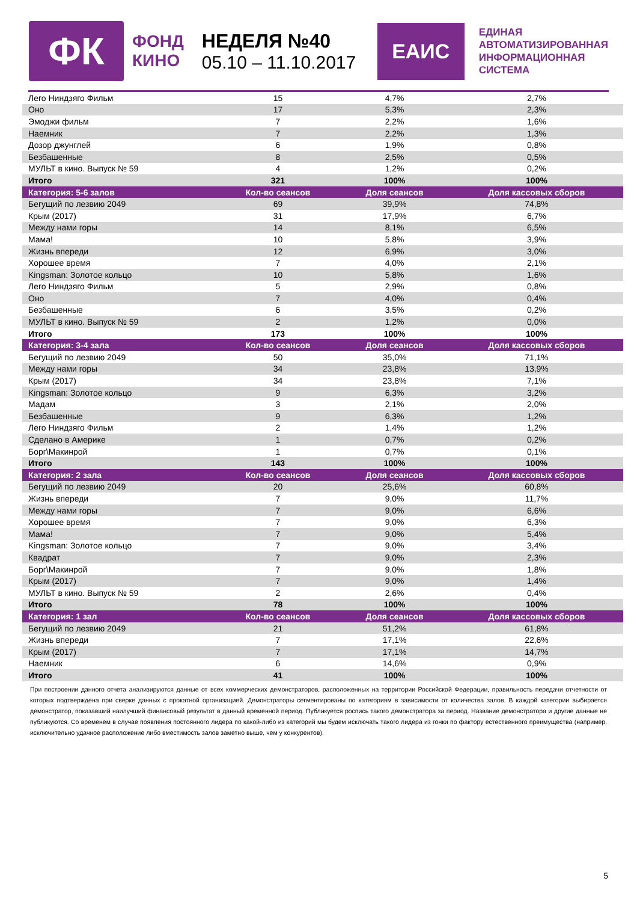ФК
ФОНД
КИНО
НЕДЕЛЯ №40
05.10 – 11.10.2017
ЕАИС
ЕДИНАЯ
АВТОМАТИЗИРОВАННАЯ
ИНФОРМАЦИОННАЯ
СИСТЕМА
| Лего Ниндзяго Фильм | 15 | 4,7% | 2,7% |
| Оно | 17 | 5,3% | 2,3% |
| Эмоджи фильм | 7 | 2,2% | 1,6% |
| Наемник | 7 | 2,2% | 1,3% |
| Дозор джунглей | 6 | 1,9% | 0,8% |
| Безбашенные | 8 | 2,5% | 0,5% |
| МУЛЬТ в кино. Выпуск № 59 | 4 | 1,2% | 0,2% |
| Итого | 321 | 100% | 100% |
| Категория: 5-6 залов | Кол-во сеансов | Доля сеансов | Доля кассовых сборов |
| Бегущий по лезвию 2049 | 69 | 39,9% | 74,8% |
| Крым (2017) | 31 | 17,9% | 6,7% |
| Между нами горы | 14 | 8,1% | 6,5% |
| Мама! | 10 | 5,8% | 3,9% |
| Жизнь впереди | 12 | 6,9% | 3,0% |
| Хорошее время | 7 | 4,0% | 2,1% |
| Kingsman: Золотое кольцо | 10 | 5,8% | 1,6% |
| Лего Ниндзяго Фильм | 5 | 2,9% | 0,8% |
| Оно | 7 | 4,0% | 0,4% |
| Безбашенные | 6 | 3,5% | 0,2% |
| МУЛЬТ в кино. Выпуск № 59 | 2 | 1,2% | 0,0% |
| Итого | 173 | 100% | 100% |
| Категория: 3-4 зала | Кол-во сеансов | Доля сеансов | Доля кассовых сборов |
| Бегущий по лезвию 2049 | 50 | 35,0% | 71,1% |
| Между нами горы | 34 | 23,8% | 13,9% |
| Крым (2017) | 34 | 23,8% | 7,1% |
| Kingsman: Золотое кольцо | 9 | 6,3% | 3,2% |
| Мадам | 3 | 2,1% | 2,0% |
| Безбашенные | 9 | 6,3% | 1,2% |
| Лего Ниндзяго Фильм | 2 | 1,4% | 1,2% |
| Сделано в Америке | 1 | 0,7% | 0,2% |
| Борг\Макинрой | 1 | 0,7% | 0,1% |
| Итого | 143 | 100% | 100% |
| Категория: 2 зала | Кол-во сеансов | Доля сеансов | Доля кассовых сборов |
| Бегущий по лезвию 2049 | 20 | 25,6% | 60,8% |
| Жизнь впереди | 7 | 9,0% | 11,7% |
| Между нами горы | 7 | 9,0% | 6,6% |
| Хорошее время | 7 | 9,0% | 6,3% |
| Мама! | 7 | 9,0% | 5,4% |
| Kingsman: Золотое кольцо | 7 | 9,0% | 3,4% |
| Квадрат | 7 | 9,0% | 2,3% |
| Борг\Макинрой | 7 | 9,0% | 1,8% |
| Крым (2017) | 7 | 9,0% | 1,4% |
| МУЛЬТ в кино. Выпуск № 59 | 2 | 2,6% | 0,4% |
| Итого | 78 | 100% | 100% |
| Категория: 1 зал | Кол-во сеансов | Доля сеансов | Доля кассовых сборов |
| Бегущий по лезвию 2049 | 21 | 51,2% | 61,8% |
| Жизнь впереди | 7 | 17,1% | 22,6% |
| Крым (2017) | 7 | 17,1% | 14,7% |
| Наемник | 6 | 14,6% | 0,9% |
| Итого | 41 | 100% | 100% |
При построении данного отчета анализируются данные от всех коммерческих демонстраторов, расположенных на территории Российской Федерации, правильность передачи отчетности от которых подтверждена при сверке данных с прокатной организацией. Демонстраторы сегментированы по категориям в зависимости от количества залов. В каждой категории выбирается демонстратор, показавший наилучший финансовый результат в данный временной период. Публикуется роспись такого демонстратора за период. Название демонстратора и другие данные не публикуются. Со временем в случае появления постоянного лидера по какой-либо из категорий мы будем исключать такого лидера из гонки по фактору естественного преимущества (например, исключительно удачное расположение либо вместимость залов заметно выше, чем у конкурентов).
5